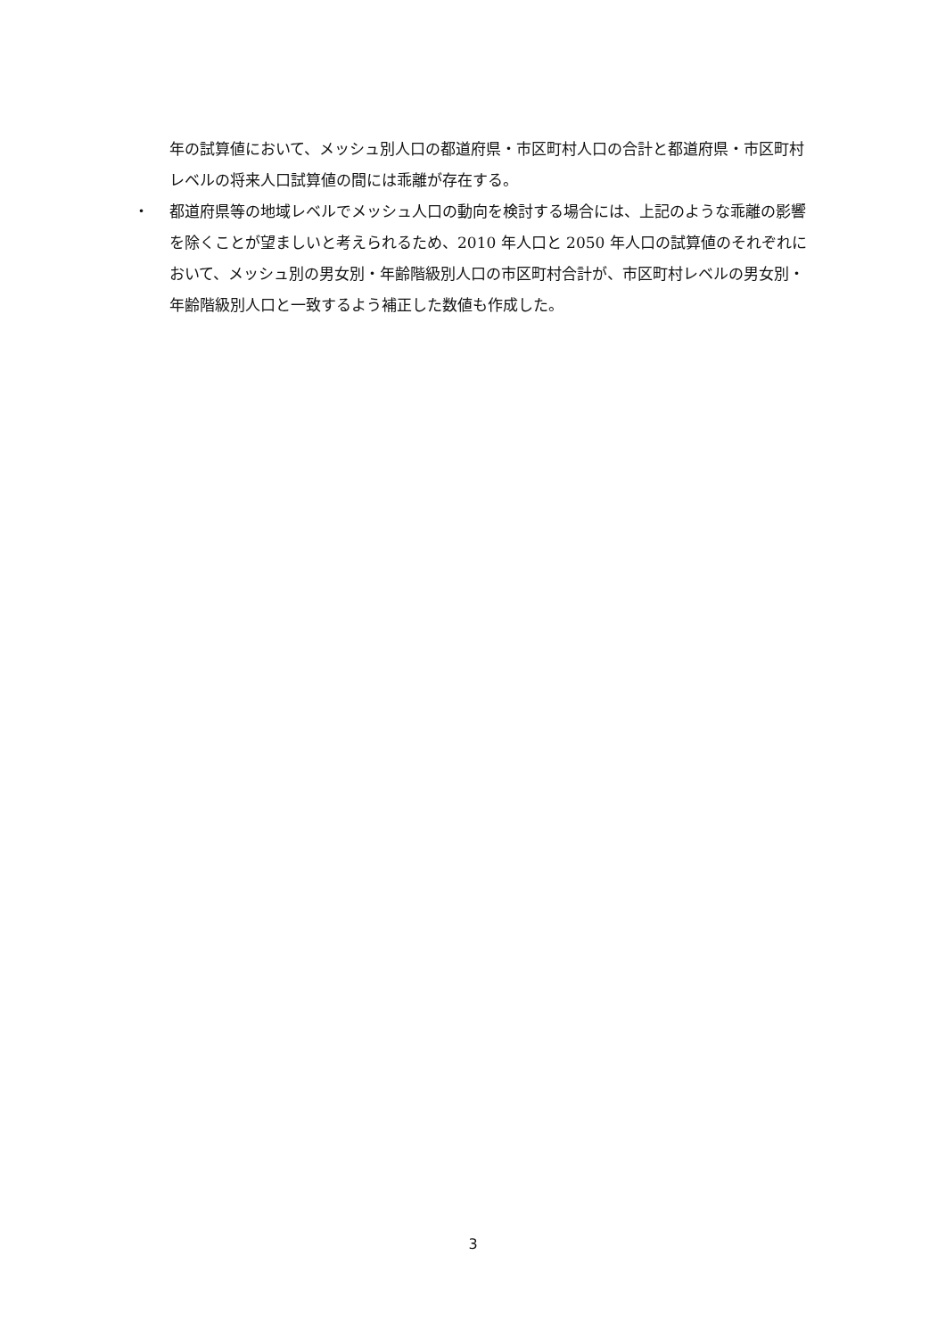年の試算値において、メッシュ別人口の都道府県・市区町村人口の合計と都道府県・市区町村レベルの将来人口試算値の間には乖離が存在する。
・ 都道府県等の地域レベルでメッシュ人口の動向を検討する場合には、上記のような乖離の影響を除くことが望ましいと考えられるため、2010 年人口と 2050 年人口の試算値のそれぞれにおいて、メッシュ別の男女別・年齢階級別人口の市区町村合計が、市区町村レベルの男女別・年齢階級別人口と一致するよう補正した数値も作成した。
3